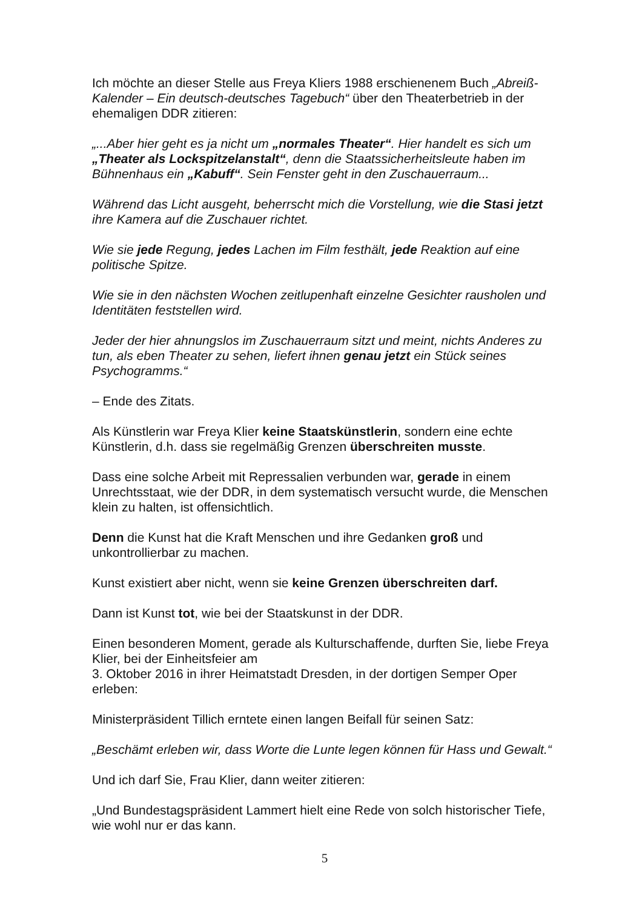Ich möchte an dieser Stelle aus Freya Kliers 1988 erschienenem Buch „Abreiß-Kalender – Ein deutsch-deutsches Tagebuch“ über den Theaterbetrieb in der ehemaligen DDR zitieren:
„...Aber hier geht es ja nicht um „normales Theater“. Hier handelt es sich um „Theater als Lockspitzelanstalt“, denn die Staatssicherheitsleute haben im Bühnenhaus ein „Kabuff“. Sein Fenster geht in den Zuschauerraum...
Während das Licht ausgeht, beherrscht mich die Vorstellung, wie die Stasi jetzt ihre Kamera auf die Zuschauer richtet.
Wie sie jede Regung, jedes Lachen im Film festhält, jede Reaktion auf eine politische Spitze.
Wie sie in den nächsten Wochen zeitlupenhaft einzelne Gesichter rausholen und Identitäten feststellen wird.
Jeder der hier ahnungslos im Zuschauerraum sitzt und meint, nichts Anderes zu tun, als eben Theater zu sehen, liefert ihnen genau jetzt ein Stück seines Psychogramms.“
– Ende des Zitats.
Als Künstlerin war Freya Klier keine Staatskünstlerin, sondern eine echte Künstlerin, d.h. dass sie regelmäßig Grenzen überschreiten musste.
Dass eine solche Arbeit mit Repressalien verbunden war, gerade in einem Unrechtsstaat, wie der DDR, in dem systematisch versucht wurde, die Menschen klein zu halten, ist offensichtlich.
Denn die Kunst hat die Kraft Menschen und ihre Gedanken groß und unkontrollierbar zu machen.
Kunst existiert aber nicht, wenn sie keine Grenzen überschreiten darf.
Dann ist Kunst tot, wie bei der Staatskunst in der DDR.
Einen besonderen Moment, gerade als Kulturschaffende, durften Sie, liebe Freya Klier, bei der Einheitsfeier am
3. Oktober 2016 in ihrer Heimatstadt Dresden, in der dortigen Semper Oper erleben:
Ministerpräsident Tillich erntete einen langen Beifall für seinen Satz:
„Beschämt erleben wir, dass Worte die Lunte legen können für Hass und Gewalt.“
Und ich darf Sie, Frau Klier, dann weiter zitieren:
„Und Bundestagspräsident Lammert hielt eine Rede von solch historischer Tiefe, wie wohl nur er das kann.
5